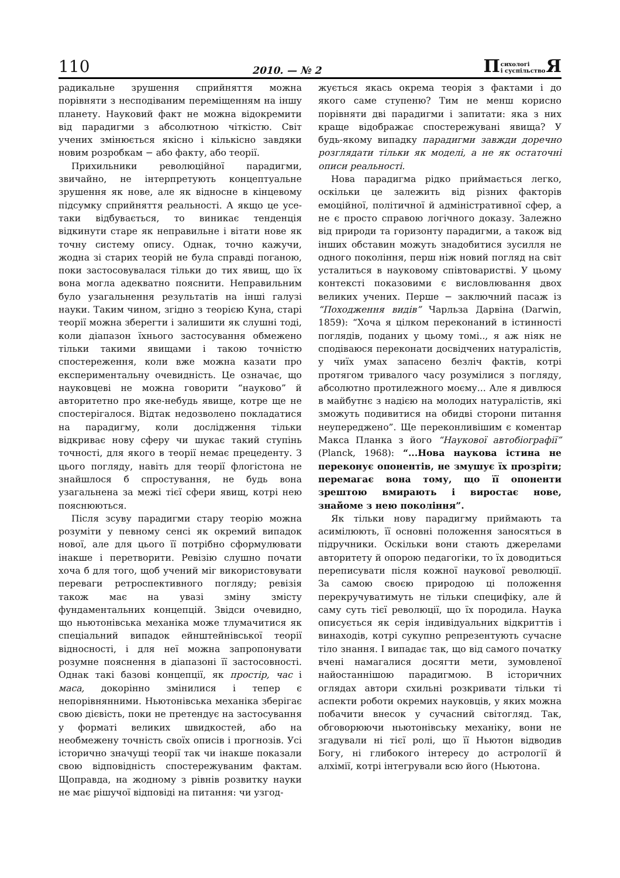110 2010. — № 2 П сихологі
і суспільство Я
радикальне зрушення сприйняття можна порівняти з несподіваним переміщенням на іншу планету. Науковий факт не можна відокремити від парадигми з абсолютною чіткістю. Світ учених змінюється якісно і кількісно завдяки новим розробкам − або факту, або теорії.
Прихильники революційної парадигми, звичайно, не інтерпретують концептуальне зрушення як нове, але як відносне в кінцевому підсумку сприйняття реальності. А якщо це усе-таки відбувається, то виникає тенденція відкинути старе як неправильне і вітати нове як точну систему опису. Однак, точно кажучи, жодна зі старих теорій не була справді поганою, поки застосовувалася тільки до тих явищ, що їх вона могла адекватно пояснити. Неправильним було узагальнення результатів на інші галузі науки. Таким чином, згідно з теорією Куна, старі теорії можна зберегти і залишити як слушні тоді, коли діапазон їхнього застосування обмежено тільки такими явищами і такою точністю спостереження, коли вже можна казати про експериментальну очевидність. Це означає, що науковцеві не можна говорити “науково” й авторитетно про яке-небудь явище, котре ще не спостерігалося. Відтак недозволено покладатися на парадигму, коли дослідження тільки відкриває нову сферу чи шукає такий ступінь точності, для якого в теорії немає прецеденту. З цього погляду, навіть для теорії флогістона не знайшлося б спростування, не будь вона узагальнена за межі тієї сфери явищ, котрі нею пояснюються.
Після зсуву парадигми стару теорію можна розуміти у певному сенсі як окремий випадок нової, але для цього її потрібно сформулювати інакше і перетворити. Ревізію слушно почати хоча б для того, щоб учений міг використовувати переваги ретроспективного погляду; ревізія також має на увазі зміну змісту фундаментальних концепцій. Звідси очевидно, що ньютонівська механіка може тлумачитися як спеціальний випадок ейнштейнівської теорії відносності, і для неї можна запропонувати розумне пояснення в діапазоні її застосовності. Однак такі базові концепції, як простір, час і маса, докорінно змінилися і тепер є непорівнянними. Ньютонівська механіка зберігає свою дієвість, поки не претендує на застосування у форматі великих швидкостей, або на необмежену точність своїх описів і прогнозів. Усі історично значущі теорії так чи інакше показали свою відповідність спостережуваним фактам. Щоправда, на жодному з рівнів розвитку науки не має рішучої відповіді на питання: чи узгод-
жується якась окрема теорія з фактами і до якого саме ступеню? Тим не менш корисно порівняти дві парадигми і запитати: яка з них краще відображає спостережувані явища? У будь-якому випадку парадигми завжди доречно розглядати тільки як моделі, а не як остаточні описи реальності.
Нова парадигма рідко приймається легко, оскільки це залежить від різних факторів емоційної, політичної й адміністративної сфер, а не є просто справою логічного доказу. Залежно від природи та горизонту парадигми, а також від інших обставин можуть знадобитися зусилля не одного покоління, перш ніж новий погляд на світ усталиться в науковому співтоваристві. У цьому контексті показовими є висловлювання двох великих учених. Перше − заключний пасаж із “Походження видів” Чарльза Дарвіна (Darwin, 1859): “Хоча я цілком переконаний в істинності поглядів, поданих у цьому томі.., я аж ніяк не сподіваюся переконати досвідчених натуралістів, у чиїх умах запасено безліч фактів, котрі протягом тривалого часу розумілися з погляду, абсолютно протилежного моєму... Але я дивлюся в майбутнє з надією на молодих натуралістів, які зможуть подивитися на обидві сторони питання неупереджено”. Ще переконливішим є коментар Макса Планка з його “Наукової автобіографії” (Planck, 1968): “...Нова наукова істина не переконує опонентів, не змушує їх прозріти; перемагає вона тому, що її опоненти зрештою вмирають і виростає нове, знайоме з нею покоління”.
Як тільки нову парадигму приймають та асимілюють, її основні положення заносяться в підручники. Оскільки вони стають джерелами авторитету й опорою педагогіки, то їх доводиться переписувати після кожної наукової революції. За самою своєю природою ці положення перекручуватимуть не тільки специфіку, але й саму суть тієї революції, що їх породила. Наука описується як серія індивідуальних відкриттів і винаходів, котрі сукупно репрезентують сучасне тіло знання. І випадає так, що від самого початку вчені намагалися досягти мети, зумовленої найостаннішою парадигмою. В історичних оглядах автори схильні розкривати тільки ті аспекти роботи окремих науковців, у яких можна побачити внесок у сучасний світогляд. Так, обговорюючи ньютонівську механіку, вони не згадували ні тієї ролі, що її Ньютон відводив Богу, ні глибокого інтересу до астрології й алхімії, котрі інтегрували всю його (Ньютона.